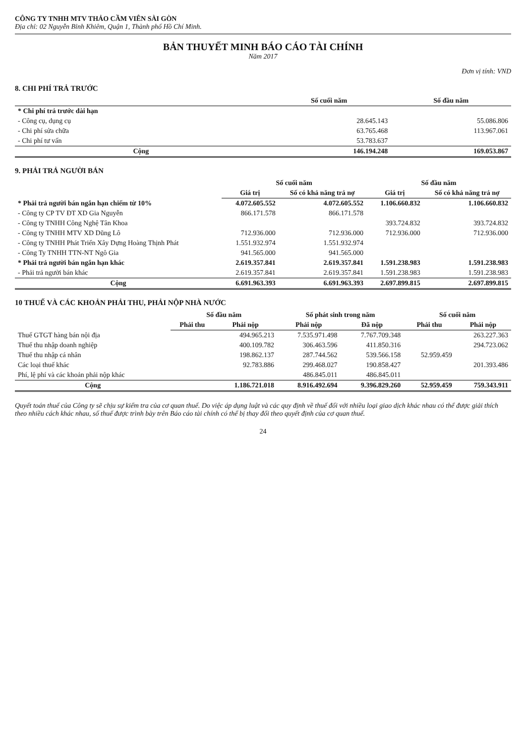CÔNG TY TNHH MTV THẢO CẦM VIÊN SÀI GÒN
Địa chỉ: 02 Nguyễn Bỉnh Khiêm, Quận 1, Thành phố Hồ Chí Minh.
BẢN THUYẾT MINH BÁO CÁO TÀI CHÍNH
Năm 2017
Đơn vị tính: VND
8. CHI PHÍ TRẢ TRƯỚC
| | Số cuối năm | Số đầu năm |
| --- | --- | --- |
| * Chi phí trả trước dài hạn | | |
| - Công cụ, dụng cụ | 28.645.143 | 55.086.806 |
| - Chi phí sửa chữa | 63.765.468 | 113.967.061 |
| - Chi phí tư vấn | 53.783.637 | |
| Cộng | 146.194.248 | 169.053.867 |
9. PHẢI TRẢ NGƯỜI BÁN
| | Số cuối năm | | Số đầu năm | |
| --- | --- | --- | --- | --- |
| | Giá trị | Số có khả năng trả nợ | Giá trị | Số có khả năng trả nợ |
| * Phải trả người bán ngắn hạn chiếm từ 10% | 4.072.605.552 | 4.072.605.552 | 1.106.660.832 | 1.106.660.832 |
| - Công ty CP TV ĐT XD Gia Nguyễn | 866.171.578 | 866.171.578 | | |
| - Công ty TNHH Công Nghệ Tân Khoa | | | 393.724.832 | 393.724.832 |
| - Công ty TNHH MTV XD Dũng Lô | 712.936.000 | 712.936.000 | 712.936.000 | 712.936.000 |
| - Công ty TNHH Phát Triển Xây Dựng Hoàng Thịnh Phát | 1.551.932.974 | 1.551.932.974 | | |
| - Công Ty TNHH TTN-NT Ngô Gia | 941.565.000 | 941.565.000 | | |
| * Phải trả người bán ngắn hạn khác | 2.619.357.841 | 2.619.357.841 | 1.591.238.983 | 1.591.238.983 |
| - Phải trả người bán khác | 2.619.357.841 | 2.619.357.841 | 1.591.238.983 | 1.591.238.983 |
| Cộng | 6.691.963.393 | 6.691.963.393 | 2.697.899.815 | 2.697.899.815 |
10 THUẾ VÀ CÁC KHOẢN PHẢI THU, PHẢI NỘP NHÀ NƯỚC
| | Số đầu năm | | Số phát sinh trong năm | | Số cuối năm | |
| --- | --- | --- | --- | --- | --- | --- |
| | Phải thu | Phải nộp | Phải nộp | Đã nộp | Phải thu | Phải nộp |
| Thuế GTGT hàng bán nội địa | | 494.965.213 | 7.535.971.498 | 7.767.709.348 | | 263.227.363 |
| Thuế thu nhập doanh nghiệp | | 400.109.782 | 306.463.596 | 411.850.316 | | 294.723.062 |
| Thuế thu nhập cá nhân | | 198.862.137 | 287.744.562 | 539.566.158 | 52.959.459 | |
| Các loại thuế khác | | 92.783.886 | 299.468.027 | 190.858.427 | | 201.393.486 |
| Phí, lệ phí và các khoản phải nộp khác | | | 486.845.011 | 486.845.011 | | |
| Cộng | | 1.186.721.018 | 8.916.492.694 | 9.396.829.260 | 52.959.459 | 759.343.911 |
Quyết toán thuế của Công ty sẽ chịu sự kiểm tra của cơ quan thuế. Do việc áp dụng luật và các quy định về thuế đối với nhiều loại giao dịch khác nhau có thể được giải thích theo nhiều cách khác nhau, số thuế được trình bày trên Báo cáo tài chính có thể bị thay đổi theo quyết định của cơ quan thuế.
24